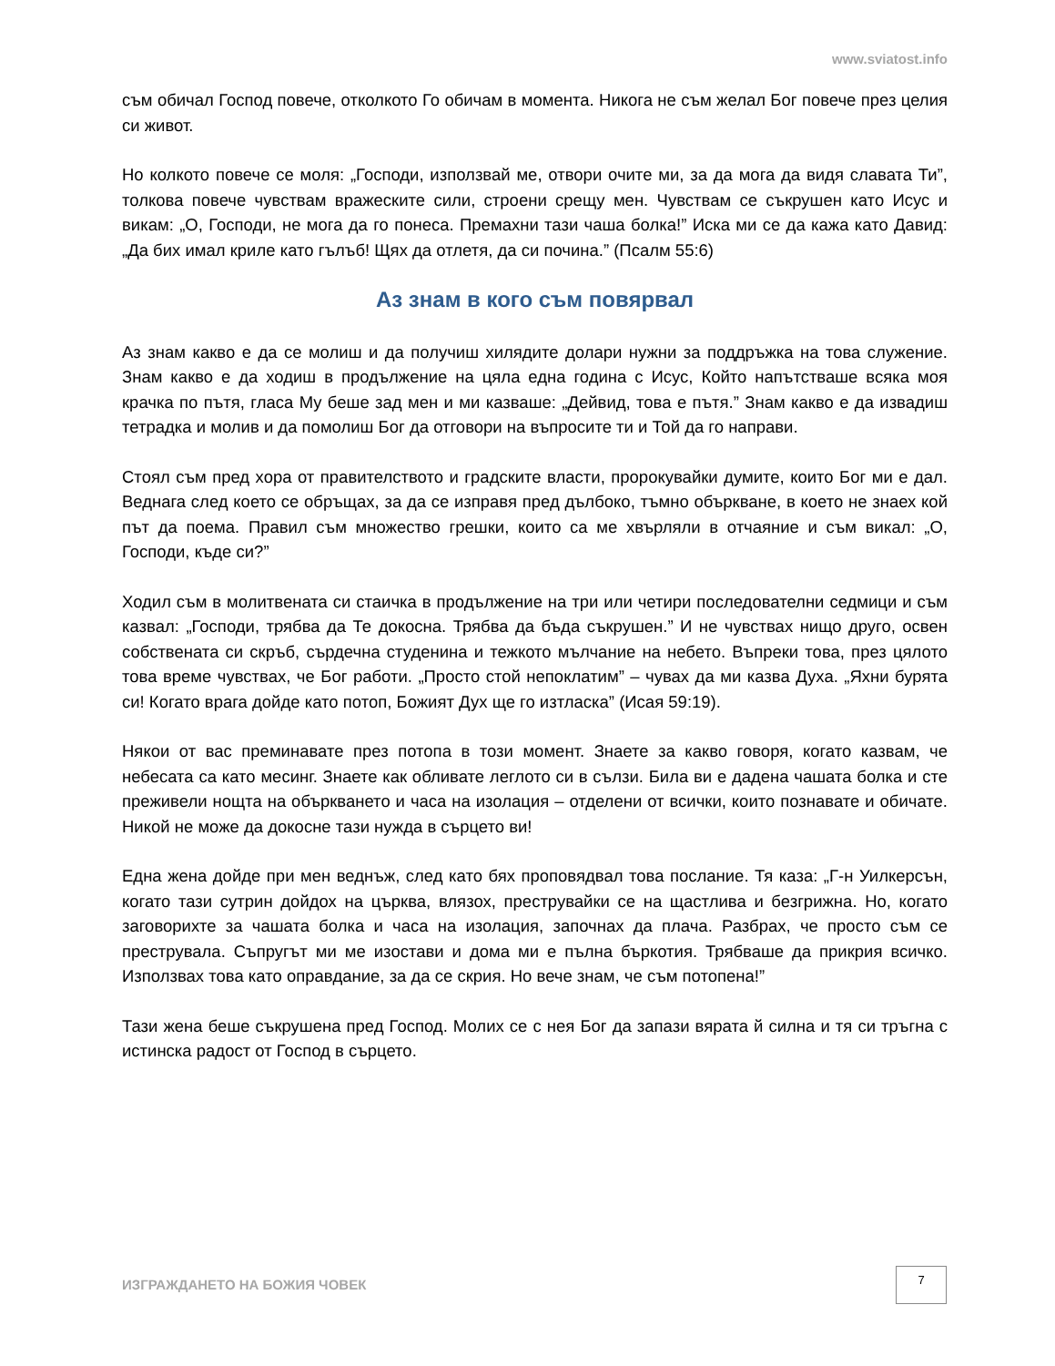www.sviatost.info
съм обичал Господ повече, отколкото Го обичам в момента. Никога не съм желал Бог повече през целия си живот.
Но колкото повече се моля: „Господи, използвай ме, отвори очите ми, за да мога да видя славата Ти”, толкова повече чувствам вражеските сили, строени срещу мен. Чувствам се съкрушен като Исус и викам: „О, Господи, не мога да го понеса. Премахни тази чаша болка!” Иска ми се да кажа като Давид: „Да бих имал криле като гълъб! Щях да отлетя, да си почина.” (Псалм 55:6)
Аз знам в кого съм повярвал
Аз знам какво е да се молиш и да получиш хилядите долари нужни за поддръжка на това служение. Знам какво е да ходиш в продължение на цяла една година с Исус, Който напътстваше всяка моя крачка по пътя, гласа Му беше зад мен и ми казваше: „Дейвид, това е пътя.” Знам какво е да извадиш тетрадка и молив и да помолиш Бог да отговори на въпросите ти и Той да го направи.
Стоял съм пред хора от правителството и градските власти, пророкувайки думите, които Бог ми е дал. Веднага след което се обръщах, за да се изправя пред дълбоко, тъмно объркване, в което не знаех кой път да поема. Правил съм множество грешки, които са ме хвърляли в отчаяние и съм викал: „О, Господи, къде си?”
Ходил съм в молитвената си стаичка в продължение на три или четири последователни седмици и съм казвал: „Господи, трябва да Те докосна. Трябва да бъда съкрушен.” И не чувствах нищо друго, освен собствената си скръб, сърдечна студенина и тежкото мълчание на небето. Въпреки това, през цялото това време чувствах, че Бог работи. „Просто стой непоклатим” – чувах да ми казва Духа. „Яхни бурята си! Когато врага дойде като потоп, Божият Дух ще го изтласка” (Исая 59:19).
Някои от вас преминавате през потопа в този момент. Знаете за какво говоря, когато казвам, че небесата са като месинг. Знаете как обливате леглото си в сълзи. Била ви е дадена чашата болка и сте преживели нощта на объркването и часа на изолация – отделени от всички, които познавате и обичате. Никой не може да докосне тази нужда в сърцето ви!
Една жена дойде при мен веднъж, след като бях проповядвал това послание. Тя каза: „Г-н Уилкерсън, когато тази сутрин дойдох на църква, влязох, преструвайки се на щастлива и безгрижна. Но, когато заговорихте за чашата болка и часа на изолация, започнах да плача. Разбрах, че просто съм се преструвала. Съпругът ми ме изостави и дома ми е пълна бъркотия. Трябваше да прикрия всичко. Използвах това като оправдание, за да се скрия. Но вече знам, че съм потопена!”
Тази жена беше съкрушена пред Господ. Молих се с нея Бог да запази вярата й силна и тя си тръгна с истинска радост от Господ в сърцето.
ИЗГРАЖДАНЕТО НА БОЖИЯ ЧОВЕК
7